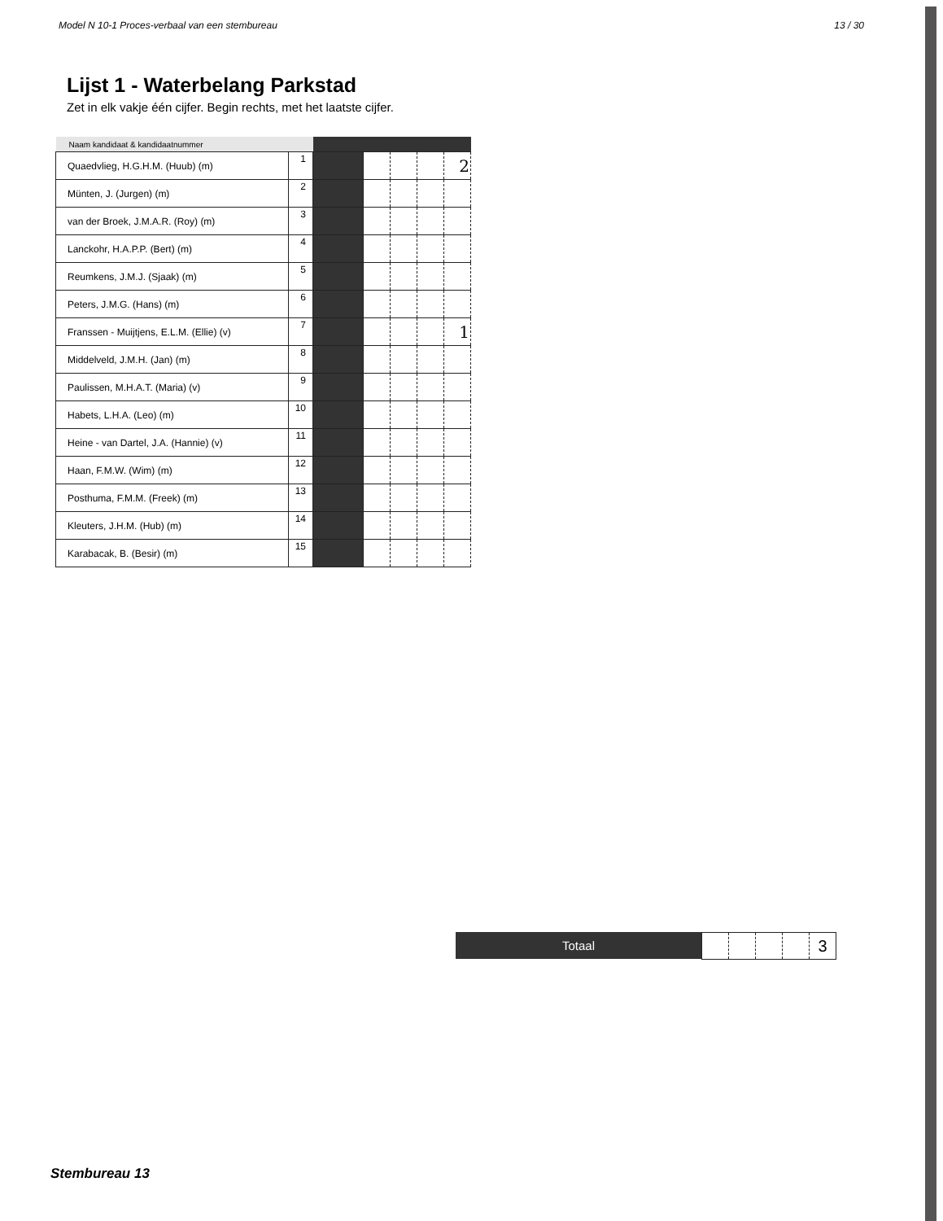Model N 10-1 Proces-verbaal van een stembureau 13 / 30
Lijst 1 - Waterbelang Parkstad
Zet in elk vakje één cijfer. Begin rechts, met het laatste cijfer.
| Naam kandidaat & kandidaatnummer | | | | | | |
| --- | --- | --- | --- | --- | --- | --- |
| Quaedvlieg, H.G.H.M. (Huub) (m) | 1 | | | | | 2 |
| Münten, J. (Jurgen) (m) | 2 | | | | | |
| van der Broek, J.M.A.R. (Roy) (m) | 3 | | | | | |
| Lanckohr, H.A.P.P. (Bert) (m) | 4 | | | | | |
| Reumkens, J.M.J. (Sjaak) (m) | 5 | | | | | |
| Peters, J.M.G. (Hans) (m) | 6 | | | | | |
| Franssen - Muijtjens, E.L.M. (Ellie) (v) | 7 | | | | | 1 |
| Middelveld, J.M.H. (Jan) (m) | 8 | | | | | |
| Paulissen, M.H.A.T. (Maria) (v) | 9 | | | | | |
| Habets, L.H.A. (Leo) (m) | 10 | | | | | |
| Heine - van Dartel, J.A. (Hannie) (v) | 11 | | | | | |
| Haan, F.M.W. (Wim) (m) | 12 | | | | | |
| Posthuma, F.M.M. (Freek) (m) | 13 | | | | | |
| Kleuters, J.H.M. (Hub) (m) | 14 | | | | | |
| Karabacak, B. (Besir) (m) | 15 | | | | | |
Totaal
| | | | | 3 |
Stembureau 13